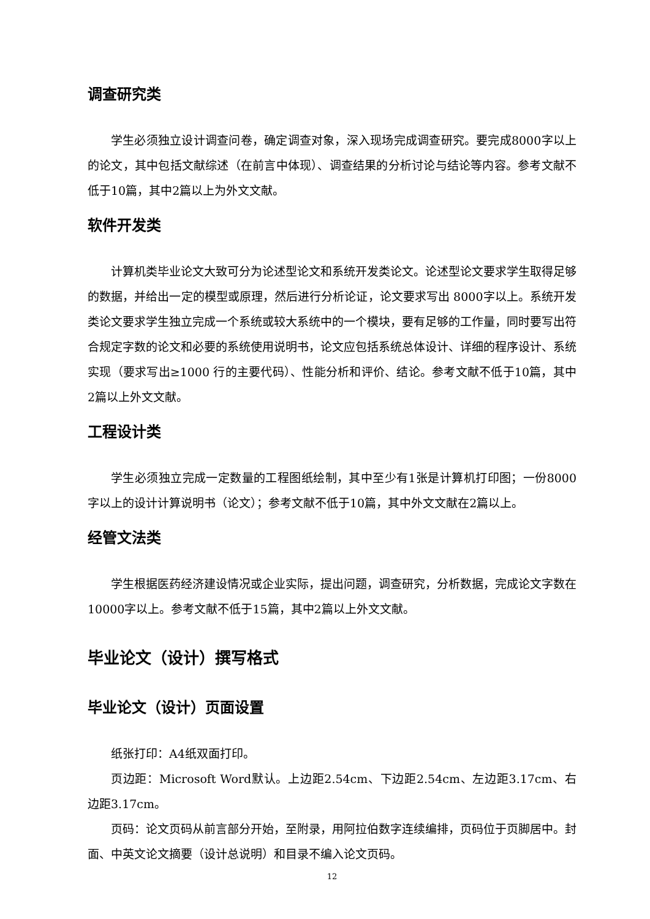调查研究类
学生必须独立设计调查问卷，确定调查对象，深入现场完成调查研究。要完成8000字以上的论文，其中包括文献综述（在前言中体现）、调查结果的分析讨论与结论等内容。参考文献不低于10篇，其中2篇以上为外文文献。
软件开发类
计算机类毕业论文大致可分为论述型论文和系统开发类论文。论述型论文要求学生取得足够的数据，并给出一定的模型或原理，然后进行分析论证，论文要求写出 8000字以上。系统开发类论文要求学生独立完成一个系统或较大系统中的一个模块，要有足够的工作量，同时要写出符合规定字数的论文和必要的系统使用说明书，论文应包括系统总体设计、详细的程序设计、系统实现（要求写出≥1000 行的主要代码）、性能分析和评价、结论。参考文献不低于10篇，其中2篇以上外文文献。
工程设计类
学生必须独立完成一定数量的工程图纸绘制，其中至少有1张是计算机打印图；一份8000字以上的设计计算说明书（论文）；参考文献不低于10篇，其中外文文献在2篇以上。
经管文法类
学生根据医药经济建设情况或企业实际，提出问题，调查研究，分析数据，完成论文字数在10000字以上。参考文献不低于15篇，其中2篇以上外文文献。
毕业论文（设计）撰写格式
毕业论文（设计）页面设置
纸张打印：A4纸双面打印。
页边距：Microsoft Word默认。上边距2.54cm、下边距2.54cm、左边距3.17cm、右边距3.17cm。
页码：论文页码从前言部分开始，至附录，用阿拉伯数字连续编排，页码位于页脚居中。封面、中英文论文摘要（设计总说明）和目录不编入论文页码。
12